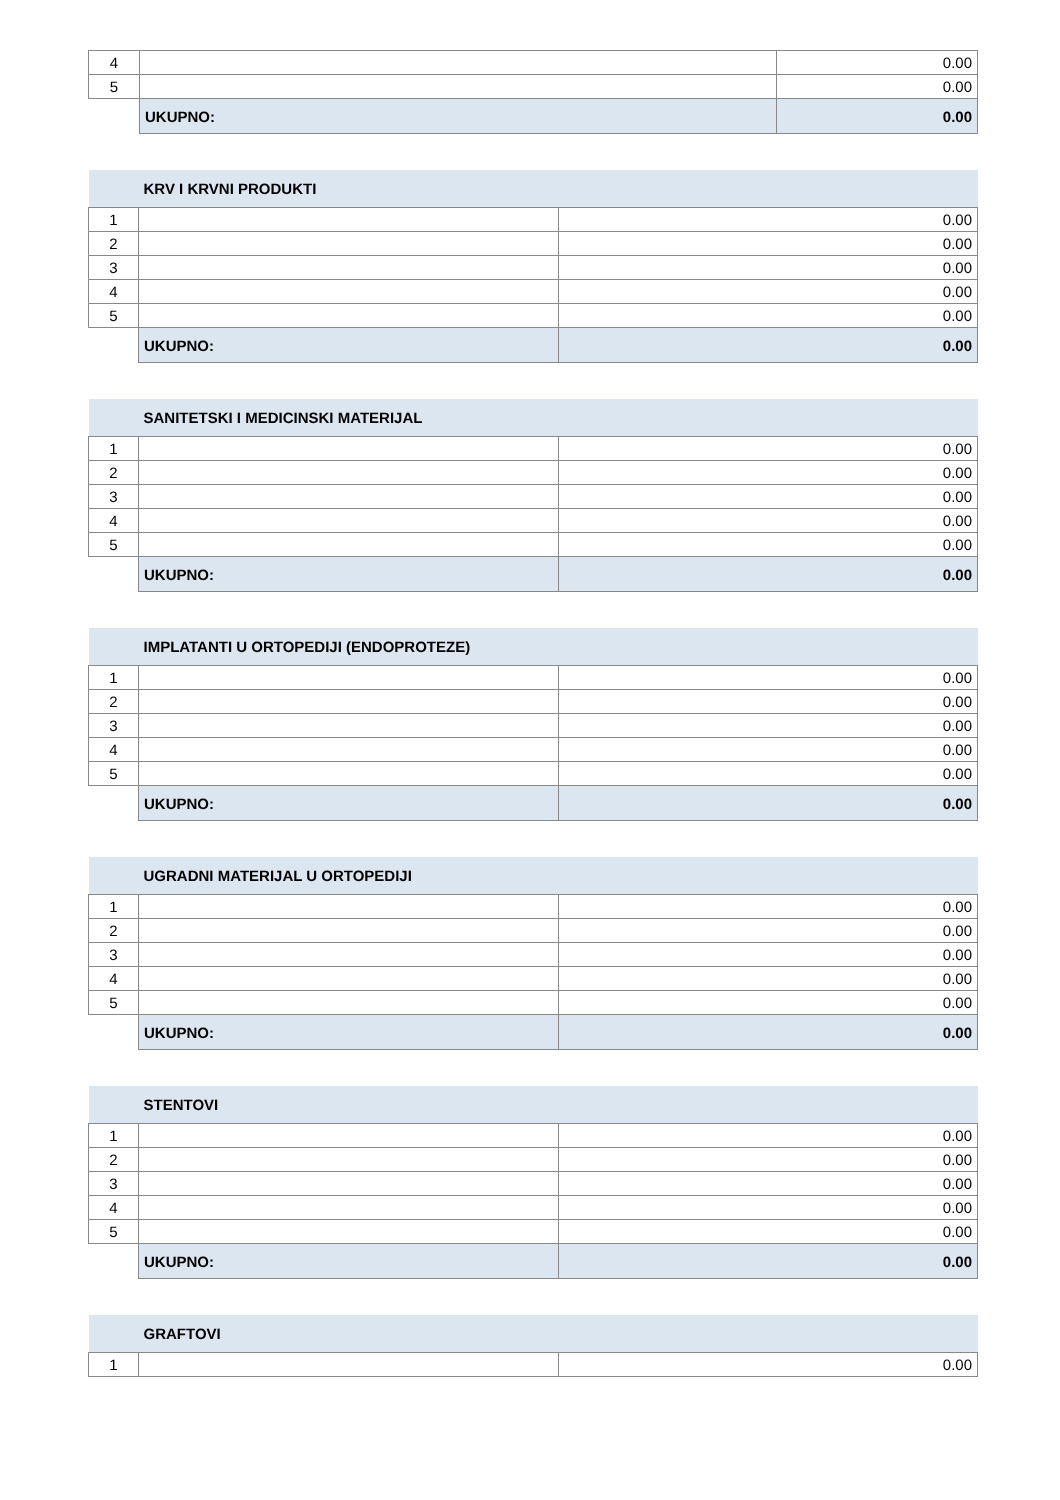| 4 | | 0.00 |
| 5 | | 0.00 |
| | UKUPNO: | 0.00 |
| | KRV I KRVNI PRODUKTI | |
| 1 | | 0.00 |
| 2 | | 0.00 |
| 3 | | 0.00 |
| 4 | | 0.00 |
| 5 | | 0.00 |
| | UKUPNO: | 0.00 |
| | SANITETSKI I MEDICINSKI MATERIJAL | |
| 1 | | 0.00 |
| 2 | | 0.00 |
| 3 | | 0.00 |
| 4 | | 0.00 |
| 5 | | 0.00 |
| | UKUPNO: | 0.00 |
| | IMPLATANTI U ORTOPEDIJI (ENDOPROTEZE) | |
| 1 | | 0.00 |
| 2 | | 0.00 |
| 3 | | 0.00 |
| 4 | | 0.00 |
| 5 | | 0.00 |
| | UKUPNO: | 0.00 |
| | UGRADNI MATERIJAL U ORTOPEDIJI | |
| 1 | | 0.00 |
| 2 | | 0.00 |
| 3 | | 0.00 |
| 4 | | 0.00 |
| 5 | | 0.00 |
| | UKUPNO: | 0.00 |
| | STENTOVI | |
| 1 | | 0.00 |
| 2 | | 0.00 |
| 3 | | 0.00 |
| 4 | | 0.00 |
| 5 | | 0.00 |
| | UKUPNO: | 0.00 |
| | GRAFTOVI | |
| 1 | | 0.00 |